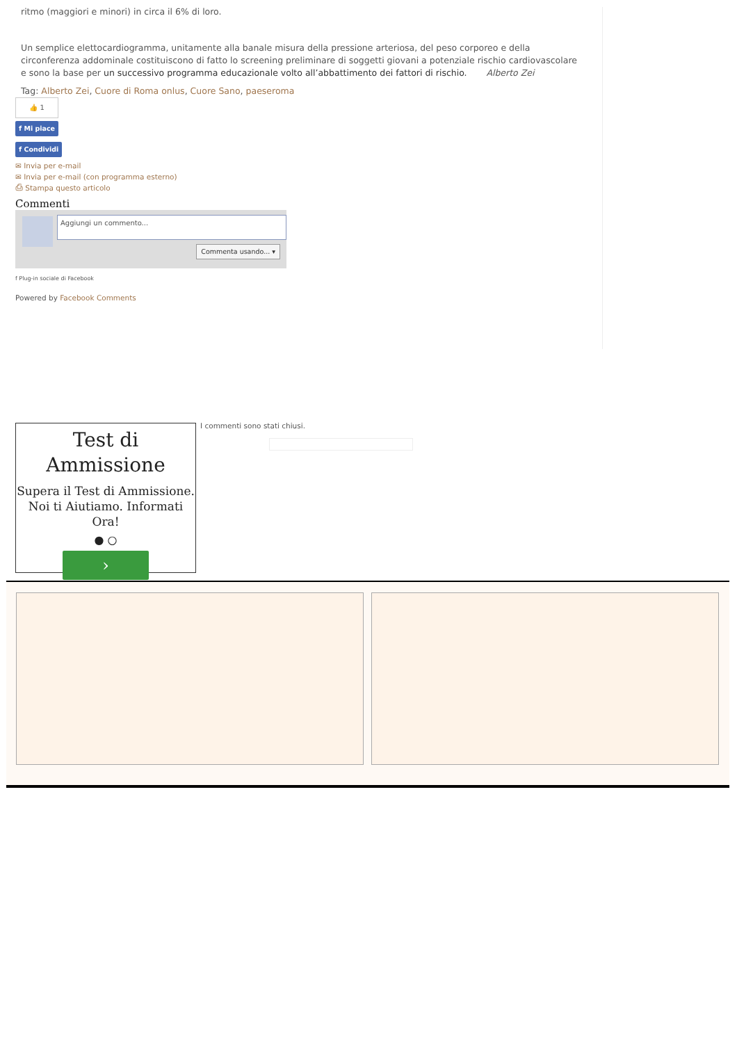ritmo (maggiori e minori) in circa il 6% di loro.
Un semplice elettocardiogramma, unitamente alla banale misura della pressione arteriosa, del peso corporeo e della circonferenza addominale costituiscono di fatto lo screening preliminare di soggetti giovani a potenziale rischio cardiovascolare e sono la base per un successivo programma educazionale volto all’abbattimento dei fattori di rischio. Alberto Zei
Tag: Alberto Zei, Cuore di Roma onlus, Cuore Sano, paeseroma
👍 1
f Mi piace
f Condividi
✉ Invia per e-mail
✉ Invia per e-mail (con programma esterno)
⎙ Stampa questo articolo
Commenti
Aggiungi un commento...
Commenta usando... ▾
f Plug-in sociale di Facebook
Powered by Facebook Comments
I commenti sono stati chiusi.
Test di
Ammissione
Supera il Test di Ammissione. Noi ti Aiutiamo. Informati Ora!
● ○
›